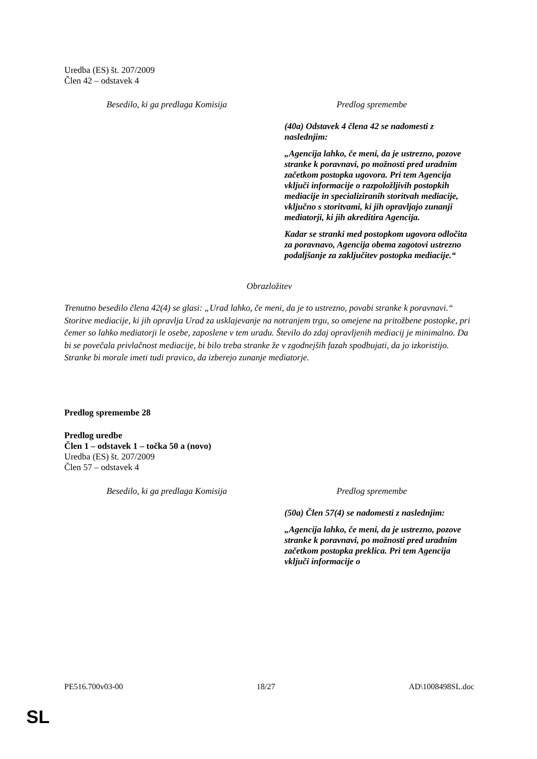Uredba (ES) št. 207/2009
Člen 42 – odstavek 4
| Besedilo, ki ga predlaga Komisija | Predlog spremembe |
| --- | --- |
| | (40a) Odstavek 4 člena 42 se nadomesti z naslednjim: „Agencija lahko, če meni, da je ustrezno, pozove stranke k poravnavi, po možnosti pred uradnim začetkom postopka ugovora. Pri tem Agencija vključi informacije o razpoložljivih postopkih mediacije in specializiranih storitvah mediacije, vključno s storitvami, ki jih opravljajo zunanji mediatorji, ki jih akreditira Agencija. Kadar se stranki med postopkom ugovora odločita za poravnavo, Agencija obema zagotovi ustrezno podaljšanje za zaključitev postopka mediacije.“ |
Obrazložitev
Trenutno besedilo člena 42(4) se glasi: „Urad lahko, če meni, da je to ustrezno, povabi stranke k poravnavi.“ Storitve mediacije, ki jih opravlja Urad za usklajevanje na notranjem trgu, so omejene na pritožbene postopke, pri čemer so lahko mediatorji le osebe, zaposlene v tem uradu. Število do zdaj opravljenih mediacij je minimalno. Da bi se povečala privlačnost mediacije, bi bilo treba stranke že v zgodnejših fazah spodbujati, da jo izkoristijo. Stranke bi morale imeti tudi pravico, da izberejo zunanje mediatorje.
Predlog spremembe 28
Predlog uredbe
Člen 1 – odstavek 1 – točka 50 a (novo)
Uredba (ES) št. 207/2009
Člen 57 – odstavek 4
| Besedilo, ki ga predlaga Komisija | Predlog spremembe |
| --- | --- |
| | (50a) Člen 57(4) se nadomesti z naslednjim: „Agencija lahko, če meni, da je ustrezno, pozove stranke k poravnavi, po možnosti pred uradnim začetkom postopka preklica. Pri tem Agencija vključi informacije o |
PE516.700v03-00 18/27 AD\1008498SL.doc
SL